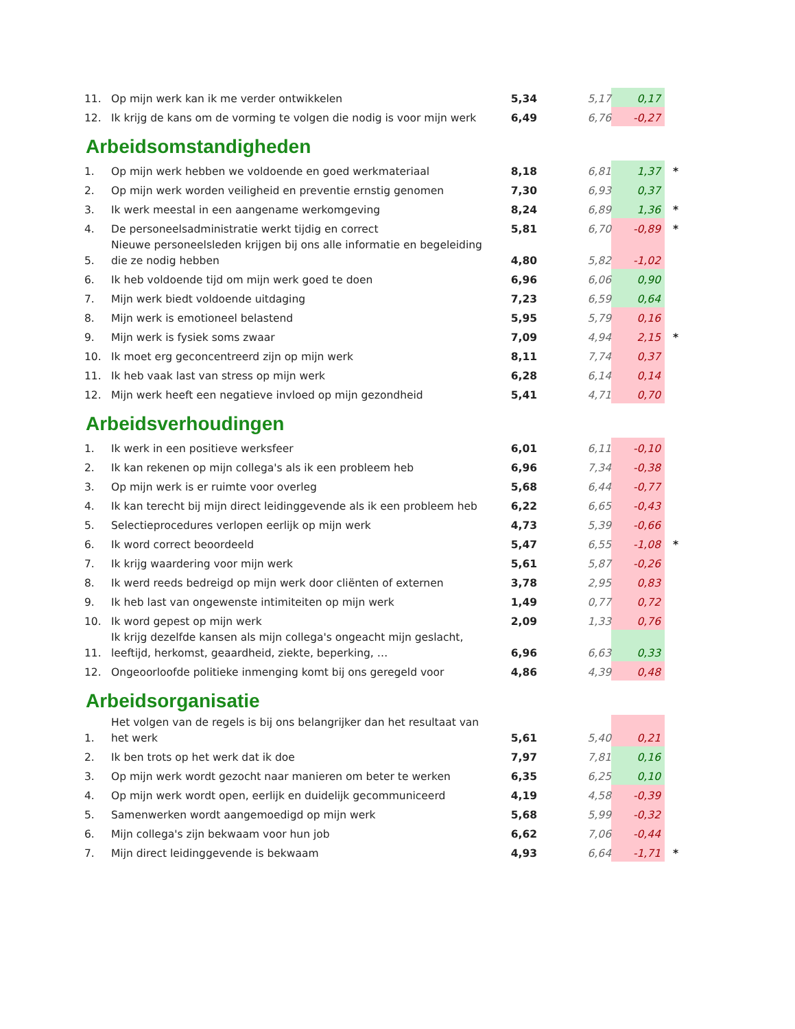| 11. | Op mijn werk kan ik me verder ontwikkelen | 5,34 | 5,17 | 0,17 | |
| 12. | Ik krijg de kans om de vorming te volgen die nodig is voor mijn werk | 6,49 | 6,76 | -0,27 | |
Arbeidsomstandigheden
| 1. | Op mijn werk hebben we voldoende en goed werkmateriaal | 8,18 | 6,81 | 1,37 | * |
| 2. | Op mijn werk worden veiligheid en preventie ernstig genomen | 7,30 | 6,93 | 0,37 | |
| 3. | Ik werk meestal in een aangename werkomgeving | 8,24 | 6,89 | 1,36 | * |
| 4. | De personeelsadministratie werkt tijdig en correct | 5,81 | 6,70 | -0,89 | * |
| 5. | Nieuwe personeelsleden krijgen bij ons alle informatie en begeleiding die ze nodig hebben | 4,80 | 5,82 | -1,02 | |
| 6. | Ik heb voldoende tijd om mijn werk goed te doen | 6,96 | 6,06 | 0,90 | |
| 7. | Mijn werk biedt voldoende uitdaging | 7,23 | 6,59 | 0,64 | |
| 8. | Mijn werk is emotioneel belastend | 5,95 | 5,79 | 0,16 | |
| 9. | Mijn werk is fysiek soms zwaar | 7,09 | 4,94 | 2,15 | * |
| 10. | Ik moet erg geconcentreerd zijn op mijn werk | 8,11 | 7,74 | 0,37 | |
| 11. | Ik heb vaak last van stress op mijn werk | 6,28 | 6,14 | 0,14 | |
| 12. | Mijn werk heeft een negatieve invloed op mijn gezondheid | 5,41 | 4,71 | 0,70 | |
Arbeidsverhoudingen
| 1. | Ik werk in een positieve werksfeer | 6,01 | 6,11 | -0,10 | |
| 2. | Ik kan rekenen op mijn collega's als ik een probleem heb | 6,96 | 7,34 | -0,38 | |
| 3. | Op mijn werk is er ruimte voor overleg | 5,68 | 6,44 | -0,77 | |
| 4. | Ik kan terecht bij mijn direct leidinggevende als ik een probleem heb | 6,22 | 6,65 | -0,43 | |
| 5. | Selectieprocedures verlopen eerlijk op mijn werk | 4,73 | 5,39 | -0,66 | |
| 6. | Ik word correct beoordeeld | 5,47 | 6,55 | -1,08 | * |
| 7. | Ik krijg waardering voor mijn werk | 5,61 | 5,87 | -0,26 | |
| 8. | Ik werd reeds bedreigd op mijn werk door cliënten of externen | 3,78 | 2,95 | 0,83 | |
| 9. | Ik heb last van ongewenste intimiteiten op mijn werk | 1,49 | 0,77 | 0,72 | |
| 10. | Ik word gepest op mijn werk | 2,09 | 1,33 | 0,76 | |
| 11. | Ik krijg dezelfde kansen als mijn collega's ongeacht mijn geslacht, leeftijd, herkomst, geaardheid, ziekte, beperking, … | 6,96 | 6,63 | 0,33 | |
| 12. | Ongeoorloofde politieke inmenging komt bij ons geregeld voor | 4,86 | 4,39 | 0,48 | |
Arbeidsorganisatie
| 1. | Het volgen van de regels is bij ons belangrijker dan het resultaat van het werk | 5,61 | 5,40 | 0,21 | |
| 2. | Ik ben trots op het werk dat ik doe | 7,97 | 7,81 | 0,16 | |
| 3. | Op mijn werk wordt gezocht naar manieren om beter te werken | 6,35 | 6,25 | 0,10 | |
| 4. | Op mijn werk wordt open, eerlijk en duidelijk gecommuniceerd | 4,19 | 4,58 | -0,39 | |
| 5. | Samenwerken wordt aangemoedigd op mijn werk | 5,68 | 5,99 | -0,32 | |
| 6. | Mijn collega's zijn bekwaam voor hun job | 6,62 | 7,06 | -0,44 | |
| 7. | Mijn direct leidinggevende is bekwaam | 4,93 | 6,64 | -1,71 | * |